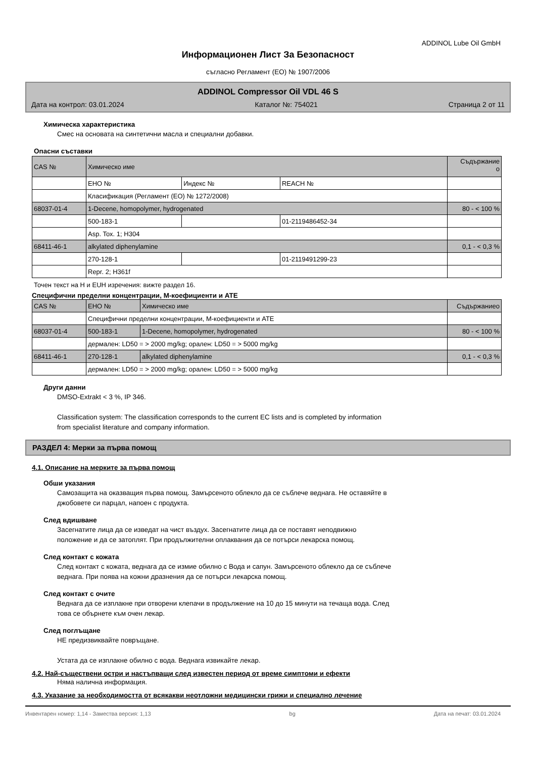ADDINOL Lube Oil GmbH
Информационен Лист За Безопасност
съгласно Регламент (ЕО) № 1907/2006
ADDINOL Compressor Oil VDL 46 S
Дата на контрол: 03.01.2024 Каталог №: 754021 Страница 2 от 11
Химическа характеристика
Смес на основата на синтетични масла и специални добавки.
Опасни съставки
| CAS № | Химическо име | | | Съдържание о |
| | ЕНО № | Индекс № | REACH № | |
| | Класификация (Регламент (ЕО) № 1272/2008) | | | |
| 68037-01-4 | 1-Decene, homopolymer, hydrogenated | | | 80 - < 100 % |
| | 500-183-1 | | 01-2119486452-34 | |
| | Asp. Tox. 1; H304 | | | |
| 68411-46-1 | alkylated diphenylamine | | | 0,1 - < 0,3 % |
| | 270-128-1 | | 01-2119491299-23 | |
| | Repr. 2; H361f | | | |
Точен текст на H и EUH изречения: вижте раздел 16.
Специфични пределни концентрации, М-коефициенти и ATE
| CAS № | ЕНО № | Химическо име | Съдържаниео |
| | Специфични пределни концентрации, М-коефициенти и ATE | | |
| 68037-01-4 | 500-183-1 | 1-Decene, homopolymer, hydrogenated | 80 - < 100 % |
| | дермален: LD50 = > 2000 mg/kg; орален: LD50 = > 5000 mg/kg | | |
| 68411-46-1 | 270-128-1 | alkylated diphenylamine | 0,1 - < 0,3 % |
| | дермален: LD50 = > 2000 mg/kg; орален: LD50 = > 5000 mg/kg | | |
Други данни
DMSO-Extrakt < 3 %, IP 346.
Classification system: The classification corresponds to the current EC lists and is completed by information
from specialist literature and company information.
РАЗДЕЛ 4: Мерки за първа помощ
4.1. Описание на мерките за първа помощ
Обши указания
Самозащита на оказващия първа помощ. Замърсеното облекло да се съблече веднага. Не оставяйте в
джобовете си парцал, напоен с продукта.
След вдишване
Засегнатите лица да се изведат на чист въздух. Засегнатите лица да се поставят неподвижно
положение и да се затоплят. При продължителни оплаквания да се потърси лекарска помощ.
След контакт с кожата
След контакт с кожата, веднага да се измие обилно с Вода и сапун. Замърсеното облекло да се съблече
веднага. При поява на кожни дразнения да се потърси лекарска помощ.
След контакт с очите
Веднага да се изплакне при отворени клепачи в продължение на 10 до 15 минути на течаща вода. След
това се обърнете към очен лекар.
След поглъщане
НЕ предизвиквайте повръщане.
Устата да се изплакне обилно с вода. Веднага извикайте лекар.
4.2. Най-съществени остри и настъпващи след известен период от време симптоми и ефекти
Няма налична информация.
4.3. Указание за необходимостта от всякакви неотложни медицински грижи и специално лечение
Инвентарен номер: 1,14 - Замества версия: 1,13 bg Дата на печат: 03.01.2024